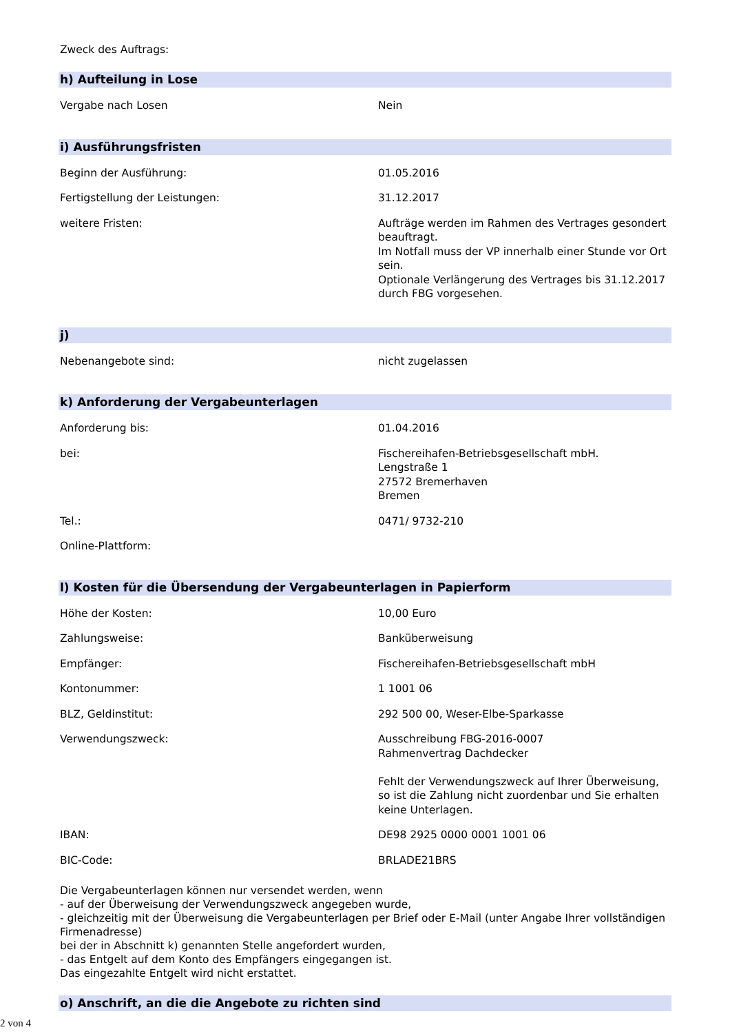Zweck des Auftrags:
h) Aufteilung in Lose
| Vergabe nach Losen | Nein |
i) Ausführungsfristen
| Beginn der Ausführung: | 01.05.2016 |
| Fertigstellung der Leistungen: | 31.12.2017 |
| weitere Fristen: | Aufträge werden im Rahmen des Vertrages gesondert beauftragt. Im Notfall muss der VP innerhalb einer Stunde vor Ort sein. Optionale Verlängerung des Vertrages bis 31.12.2017 durch FBG vorgesehen. |
j)
| Nebenangebote sind: | nicht zugelassen |
k) Anforderung der Vergabeunterlagen
| Anforderung bis: | 01.04.2016 |
| bei: | Fischereihafen-Betriebsgesellschaft mbH. Lengstraße 1 27572 Bremerhaven Bremen |
| Tel.: | 0471/ 9732-210 |
| Online-Plattform: | |
l) Kosten für die Übersendung der Vergabeunterlagen in Papierform
| Höhe der Kosten: | 10,00 Euro |
| Zahlungsweise: | Banküberweisung |
| Empfänger: | Fischereihafen-Betriebsgesellschaft mbH |
| Kontonummer: | 1 1001 06 |
| BLZ, Geldinstitut: | 292 500 00, Weser-Elbe-Sparkasse |
| Verwendungszweck: | Ausschreibung FBG-2016-0007 Rahmenvertrag Dachdecker Fehlt der Verwendungszweck auf Ihrer Überweisung, so ist die Zahlung nicht zuordenbar und Sie erhalten keine Unterlagen. |
| IBAN: | DE98 2925 0000 0001 1001 06 |
| BIC-Code: | BRLADE21BRS |
Die Vergabeunterlagen können nur versendet werden, wenn
- auf der Überweisung der Verwendungszweck angegeben wurde,
- gleichzeitig mit der Überweisung die Vergabeunterlagen per Brief oder E-Mail (unter Angabe Ihrer vollständigen Firmenadresse)
bei der in Abschnitt k) genannten Stelle angefordert wurden,
- das Entgelt auf dem Konto des Empfängers eingegangen ist.
Das eingezahlte Entgelt wird nicht erstattet.
o) Anschrift, an die die Angebote zu richten sind
2 von 4